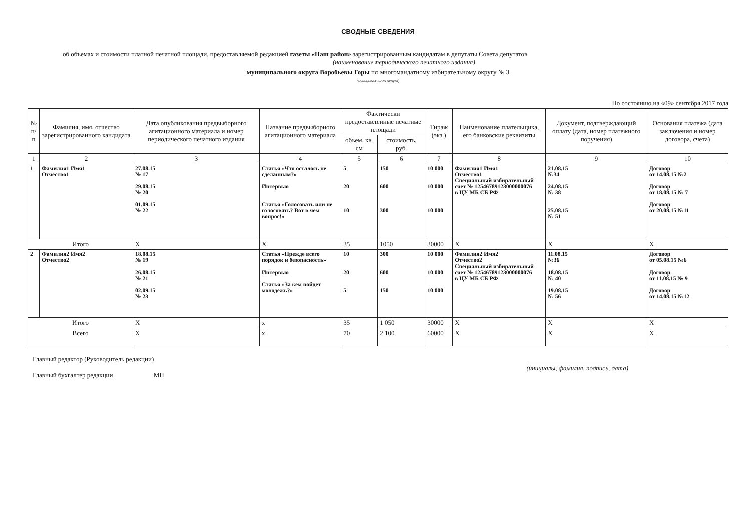СВОДНЫЕ СВЕДЕНИЯ
об объемах и стоимости платной печатной площади, предоставляемой редакцией газеты «Наш район» зарегистрированным кандидатам в депутаты Совета депутатов
(наименование периодического печатного издания)
муниципального округа Воробьевы Горы по многомандатному избирательному округу № 3
(муниципального округа)
По состоянию на «09» сентября 2017 года
| № п/п | Фамилия, имя, отчество зарегистрированного кандидата | Дата опубликования предвыборного агитационного материала и номер периодического печатного издания | Название предвыборного агитационного материала | Фактически предоставленные печатные площади | | Тираж (экз.) | Наименование плательщика, его банковские реквизиты | Документ, подтверждающий оплату (дата, номер платежного поручения) | Основания платежа (дата заключения и номер договора, счета) |
| --- | --- | --- | --- | --- | --- | --- | --- | --- | --- |
| | | | | объем, кв. см | стоимость, руб. | | | | |
| 1 | 2 | 3 | 4 | 5 | 6 | 7 | 8 | 9 | 10 |
| 1 | Фамилия1 Имя1 Отчество1 | 27.08.15 № 17 29.08.15 № 20 01.09.15 № 22 | Статья «Что осталось не сделанным?» Интервью Статья «Голосовать или не голосовать? Вот в чем вопрос!» | 5 20 10 | 150 600 300 | 10 000 10 000 10 000 | Фамилия1 Имя1 Отчество1 Специальный избирательный счет № 12546789123000000076 в ЦУ МБ СБ РФ | 21.08.15 №34 24.08.15 № 38 25.08.15 № 51 | Договор от 14.08.15 №2 Договор от 18.08.15 № 7 Договор от 20.08.15 №11 |
| Итого | | Х | Х | 35 | 1050 | 30000 | Х | Х | Х |
| 2 | Фамилия2 Имя2 Отчество2 | 18.08.15 № 19 26.08.15 № 21 02.09.15 № 23 | Статья «Прежде всего порядок и безопасность» Интервью Статья «За кем пойдет молодежь?» | 10 20 5 | 300 600 150 | 10 000 10 000 10 000 | Фамилия2 Имя2 Отчество2 Специальный избирательный счет № 12546789123000000076 в ЦУ МБ СБ РФ | 11.08.15 №36 18.08.15 № 40 19.08.15 № 56 | Договор от 05.08.15 №6 Договор от 11.08.15 № 9 Договор от 14.08.15 №12 |
| Итого | | Х | х | 35 | 1 050 | 30000 | Х | Х | Х |
| Всего | | Х | х | 70 | 2 100 | 60000 | Х | Х | Х |
Главный редактор (Руководитель редакции)
Главный бухгалтер редакции МП
(инициалы, фамилия, подпись, дата)